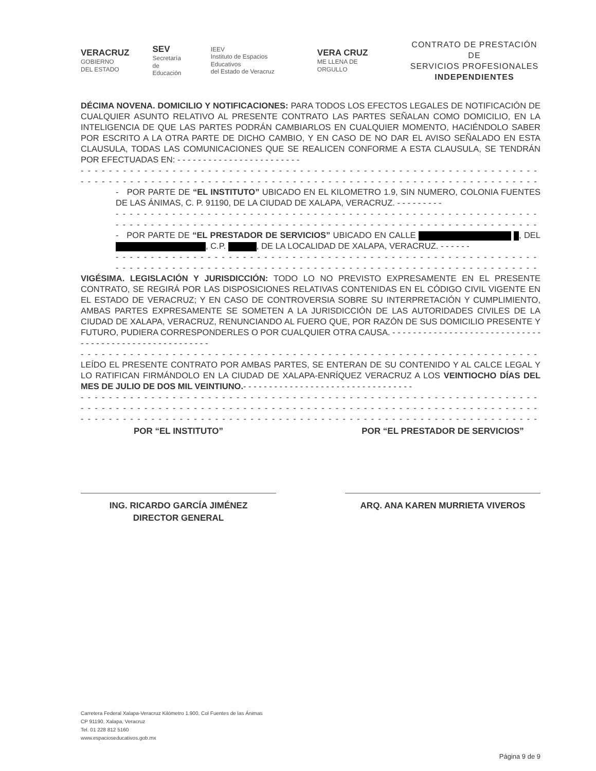VERACRUZ
GOBIERNO
DEL ESTADO
SEV
Secretaría
de Educación
IEEV
Instituto de Espacios Educativos
del Estado de Veracruz
VERA CRUZ
ME LLENA DE ORGULLO
CONTRATO DE PRESTACIÓN DE
SERVICIOS PROFESIONALES
INDEPENDIENTES
DÉCIMA NOVENA. DOMICILIO Y NOTIFICACIONES: PARA TODOS LOS EFECTOS LEGALES DE NOTIFICACIÓN DE CUALQUIER ASUNTO RELATIVO AL PRESENTE CONTRATO LAS PARTES SEÑALAN COMO DOMICILIO, EN LA INTELIGENCIA DE QUE LAS PARTES PODRÁN CAMBIARLOS EN CUALQUIER MOMENTO, HACIÉNDOLO SABER POR ESCRITO A LA OTRA PARTE DE DICHO CAMBIO, Y EN CASO DE NO DAR EL AVISO SEÑALADO EN ESTA CLAUSULA, TODAS LAS COMUNICACIONES QUE SE REALICEN CONFORME A ESTA CLAUSULA, SE TENDRÁN POR EFECTUADAS EN: - - - - - - - - - - - - - - - - - - - - - - - -
- - - - - - - - - - - - - - - - - - - - - - - - - - - - - - - - - - - - - - - - - - - - - - - - - - - - - - - - - - - - - - - - - - - - - - - - -
- - - - - - - - - - - - - - - - - - - - - - - - - - - - - - - - - - - - - - - - - - - - - - - - - - - - - - - - - - - - - - - - - - - - - - - - -
- POR PARTE DE “EL INSTITUTO” UBICADO EN EL KILOMETRO 1.9, SIN NUMERO, COLONIA FUENTES DE LAS ÁNIMAS, C. P. 91190, DE LA CIUDAD DE XALAPA, VERACRUZ. - - - - - - - - -
- - - - - - - - - - - - - - - - - - - - - - - - - - - - - - - - - - - - - - - - - - - - - - - - - - - - - - - - - - - - - - - -
- - - - - - - - - - - - - - - - - - - - - - - - - - - - - - - - - - - - - - - - - - - - - - - - - - - - - - - - - - - - - - - -
- POR PARTE DE “EL PRESTADOR DE SERVICIOS” UBICADO EN CALLE , DEL , C.P. , DE LA LOCALIDAD DE XALAPA, VERACRUZ. - - - - - -
- - - - - - - - - - - - - - - - - - - - - - - - - - - - - - - - - - - - - - - - - - - - - - - - - - - - - - - - - - - - - - - -
- - - - - - - - - - - - - - - - - - - - - - - - - - - - - - - - - - - - - - - - - - - - - - - - - - - - - - - - - - - - - - - -
VIGÉSIMA. LEGISLACIÓN Y JURISDICCIÓN: TODO LO NO PREVISTO EXPRESAMENTE EN EL PRESENTE CONTRATO, SE REGIRÁ POR LAS DISPOSICIONES RELATIVAS CONTENIDAS EN EL CÓDIGO CIVIL VIGENTE EN EL ESTADO DE VERACRUZ; Y EN CASO DE CONTROVERSIA SOBRE SU INTERPRETACIÓN Y CUMPLIMIENTO, AMBAS PARTES EXPRESAMENTE SE SOMETEN A LA JURISDICCIÓN DE LAS AUTORIDADES CIVILES DE LA CIUDAD DE XALAPA, VERACRUZ, RENUNCIANDO AL FUERO QUE, POR RAZÓN DE SUS DOMICILIO PRESENTE Y FUTURO, PUDIERA CORRESPONDERLES O POR CUALQUIER OTRA CAUSA. - - - - - - - - - - - - - - - - - - - - - - - - - - - - - - - - - - - - - - - - - - - - - - - - - - - - - -
- - - - - - - - - - - - - - - - - - - - - - - - - - - - - - - - - - - - - - - - - - - - - - - - - - - - - - - - - - - - - - - - - - - - - - - - -
LEÍDO EL PRESENTE CONTRATO POR AMBAS PARTES, SE ENTERAN DE SU CONTENIDO Y AL CALCE LEGAL Y LO RATIFICAN FIRMÁNDOLO EN LA CIUDAD DE XALAPA-ENRÍQUEZ VERACRUZ A LOS VEINTIOCHO DÍAS DEL MES DE JULIO DE DOS MIL VEINTIUNO.- - - - - - - - - - - - - - - - - - - - - - - - - - - - - - - - -
- - - - - - - - - - - - - - - - - - - - - - - - - - - - - - - - - - - - - - - - - - - - - - - - - - - - - - - - - - - - - - - - - - - - - - - - -
- - - - - - - - - - - - - - - - - - - - - - - - - - - - - - - - - - - - - - - - - - - - - - - - - - - - - - - - - - - - - - - - - - - - - - - - -
- - - - - - - - - - - - - - - - - - - - - - - - - - - - - - - - - - - - - - - - - - - - - - - - - - - - - - - - - - - - - - - - - - - - - - - - -
POR “EL INSTITUTO”
ING. RICARDO GARCÍA JIMÉNEZ
DIRECTOR GENERAL
POR “EL PRESTADOR DE SERVICIOS”
ARQ. ANA KAREN MURRIETA VIVEROS
Carretera Federal Xalapa-Veracruz Kilómetro 1.900, Col Fuentes de las Ánimas
CP 91190, Xalapa, Veracruz
Tel. 01 228 812 5160
www.espacioseducativos.gob.mx
Página 9 de 9